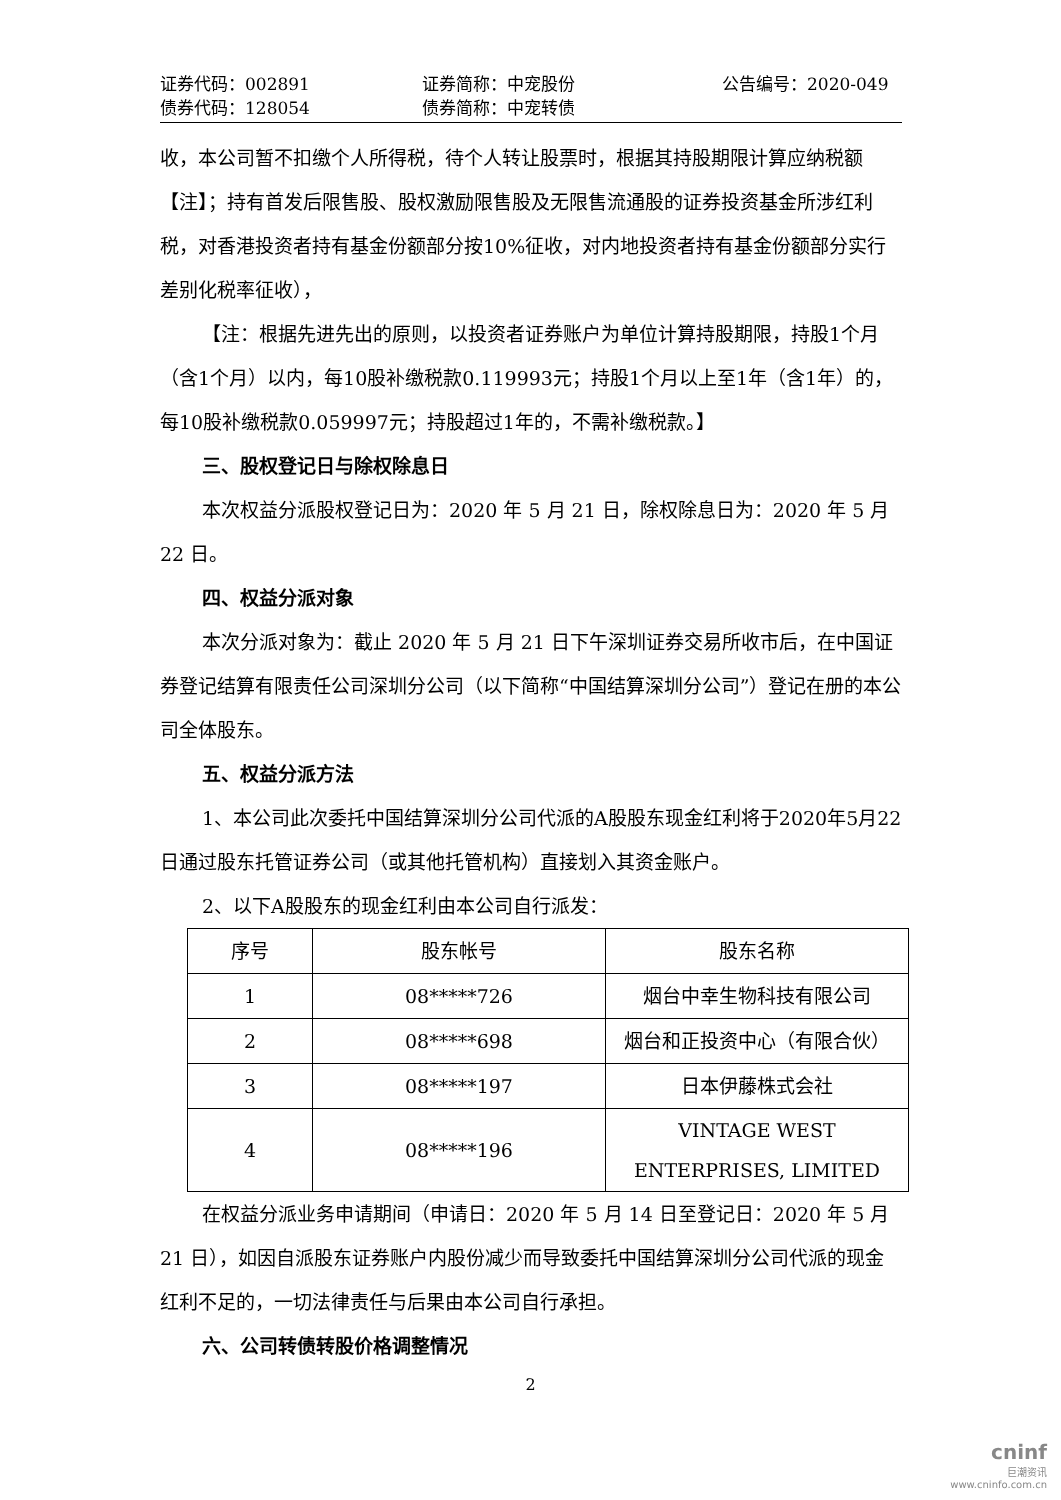证券代码：002891 证券简称：中宠股份 公告编号：2020-049
债券代码：128054 债券简称：中宠转债
收，本公司暂不扣缴个人所得税，待个人转让股票时，根据其持股期限计算应纳税额【注】；持有首发后限售股、股权激励限售股及无限售流通股的证券投资基金所涉红利税，对香港投资者持有基金份额部分按10%征收，对内地投资者持有基金份额部分实行差别化税率征收），
【注：根据先进先出的原则，以投资者证券账户为单位计算持股期限，持股1个月（含1个月）以内，每10股补缴税款0.119993元；持股1个月以上至1年（含1年）的，每10股补缴税款0.059997元；持股超过1年的，不需补缴税款。】
三、股权登记日与除权除息日
本次权益分派股权登记日为：2020 年 5 月 21 日，除权除息日为：2020 年 5 月 22 日。
四、权益分派对象
本次分派对象为：截止 2020 年 5 月 21 日下午深圳证券交易所收市后，在中国证券登记结算有限责任公司深圳分公司（以下简称“中国结算深圳分公司”）登记在册的本公司全体股东。
五、权益分派方法
1、本公司此次委托中国结算深圳分公司代派的A股股东现金红利将于2020年5月22日通过股东托管证券公司（或其他托管机构）直接划入其资金账户。
2、以下A股股东的现金红利由本公司自行派发：
| 序号 | 股东帐号 | 股东名称 |
| --- | --- | --- |
| 1 | 08*****726 | 烟台中幸生物科技有限公司 |
| 2 | 08*****698 | 烟台和正投资中心（有限合伙） |
| 3 | 08*****197 | 日本伊藤株式会社 |
| 4 | 08*****196 | VINTAGE WEST ENTERPRISES, LIMITED |
在权益分派业务申请期间（申请日：2020 年 5 月 14 日至登记日：2020 年 5 月 21 日），如因自派股东证券账户内股份减少而导致委托中国结算深圳分公司代派的现金红利不足的，一切法律责任与后果由本公司自行承担。
六、公司转债转股价格调整情况
2
cninf
巨潮资讯
www.cninfo.com.cn